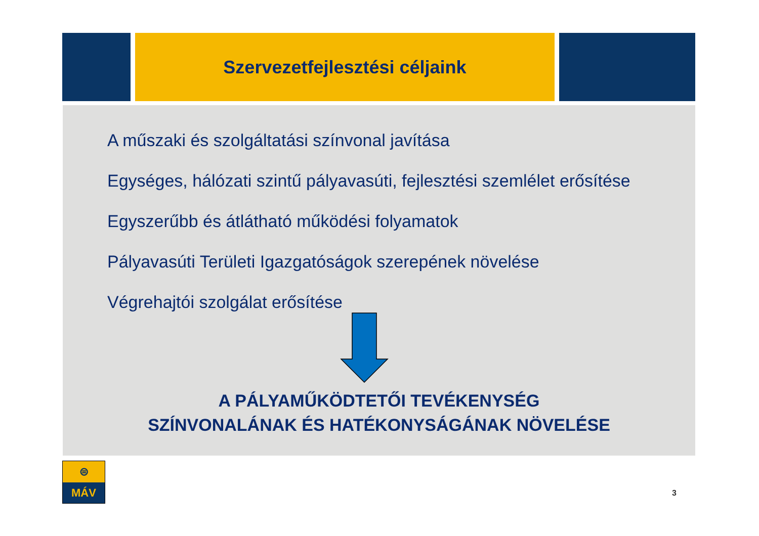Szervezetfejlesztési céljaink
A műszaki és szolgáltatási színvonal javítása
Egységes, hálózati szintű pályavasúti, fejlesztési szemlélet erősítése
Egyszerűbb és átlátható működési folyamatok
Pályavasúti Területi Igazgatóságok szerepének növelése
Végrehajtói szolgálat erősítése
A PÁLYAMŰKÖDTETŐI TEVÉKENYSÉG
SZÍNVONALÁNAK ÉS HATÉKONYSÁGÁNAK NÖVELÉSE
⊜
MÁV
3